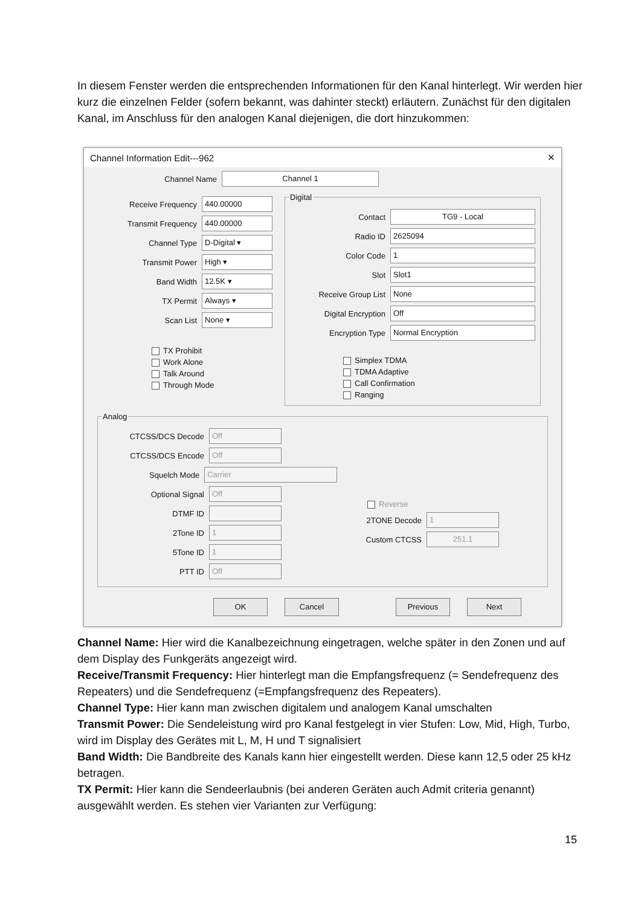In diesem Fenster werden die entsprechenden Informationen für den Kanal hinterlegt. Wir werden hier kurz die einzelnen Felder (sofern bekannt, was dahinter steckt) erläutern. Zunächst für den digitalen Kanal, im Anschluss für den analogen Kanal diejenigen, die dort hinzukommen:
Channel Information Edit---962 ✕
Channel Name Channel 1
Receive Frequency 440.00000
Transmit Frequency 440.00000
Channel Type D-Digital ▾
Transmit Power High ▾
Band Width 12.5K ▾
TX Permit Always ▾
Scan List None ▾
TX Prohibit
Work Alone
Talk Around
Through Mode
Digital
Contact TG9 - Local
Radio ID 2625094
Color Code 1
Slot Slot1
Receive Group List None
Digital Encryption Off
Encryption Type Normal Encryption
Simplex TDMA
TDMA Adaptive
Call Confirmation
Ranging
Analog
CTCSS/DCS Decode Off
CTCSS/DCS Encode Off
Squelch Mode Carrier
Optional Signal Off
DTMF ID
2Tone ID 1
5Tone ID 1
PTT ID Off
Reverse
2TONE Decode 1
Custom CTCSS 251.1
OK Cancel Previous Next
Channel Name: Hier wird die Kanalbezeichnung eingetragen, welche später in den Zonen und auf dem Display des Funkgeräts angezeigt wird.
Receive/Transmit Frequency: Hier hinterlegt man die Empfangsfrequenz (= Sendefrequenz des Repeaters) und die Sendefrequenz (=Empfangsfrequenz des Repeaters).
Channel Type: Hier kann man zwischen digitalem und analogem Kanal umschalten
Transmit Power: Die Sendeleistung wird pro Kanal festgelegt in vier Stufen: Low, Mid, High, Turbo, wird im Display des Gerätes mit L, M, H und T signalisiert
Band Width: Die Bandbreite des Kanals kann hier eingestellt werden. Diese kann 12,5 oder 25 kHz betragen.
TX Permit: Hier kann die Sendeerlaubnis (bei anderen Geräten auch Admit criteria genannt) ausgewählt werden. Es stehen vier Varianten zur Verfügung:
15